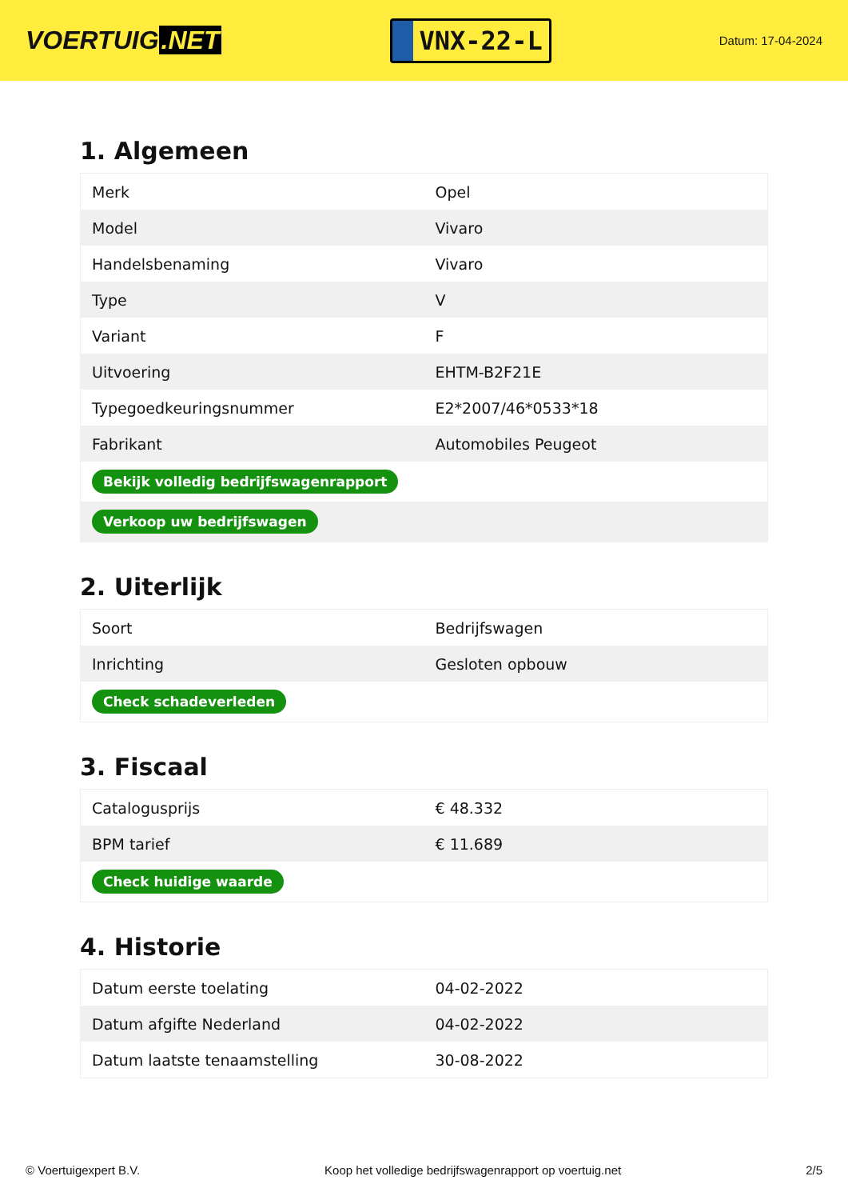VOERTUIG.NET
VNX-22-L
Datum: 17-04-2024
1. Algemeen
| Merk | Opel |
| Model | Vivaro |
| Handelsbenaming | Vivaro |
| Type | V |
| Variant | F |
| Uitvoering | EHTM-B2F21E |
| Typegoedkeuringsnummer | E2*2007/46*0533*18 |
| Fabrikant | Automobiles Peugeot |
| Bekijk volledig bedrijfswagenrapport | |
| Verkoop uw bedrijfswagen | |
2. Uiterlijk
| Soort | Bedrijfswagen |
| Inrichting | Gesloten opbouw |
| Check schadeverleden | |
3. Fiscaal
| Catalogusprijs | € 48.332 |
| BPM tarief | € 11.689 |
| Check huidige waarde | |
4. Historie
| Datum eerste toelating | 04-02-2022 |
| Datum afgifte Nederland | 04-02-2022 |
| Datum laatste tenaamstelling | 30-08-2022 |
© Voertuigexpert B.V. Koop het volledige bedrijfswagenrapport op voertuig.net 2/5